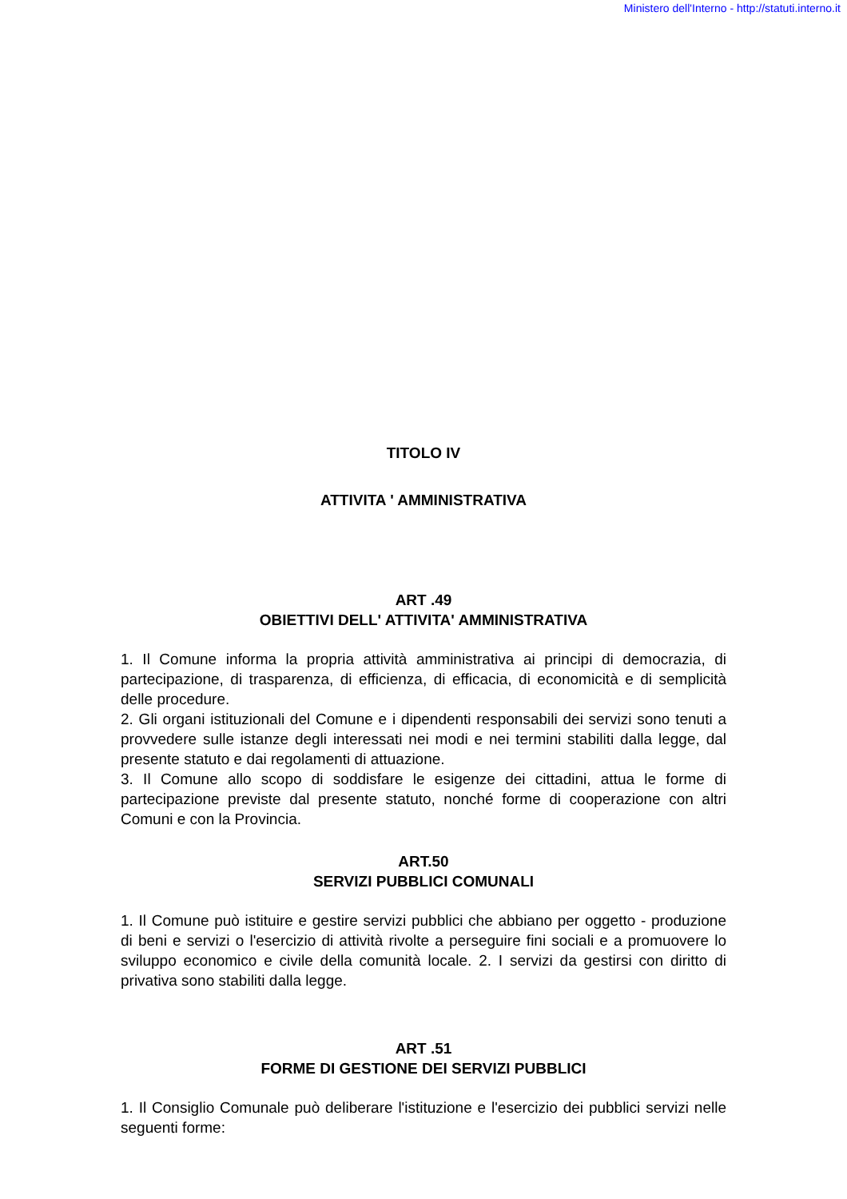Ministero dell'Interno - http://statuti.interno.it
TITOLO IV
ATTIVITA ' AMMINISTRATIVA
ART .49
OBIETTIVI DELL' ATTIVITA' AMMINISTRATIVA
1. Il Comune informa la propria attività amministrativa ai principi di democrazia, di partecipazione, di trasparenza, di efficienza, di efficacia, di economicità e di semplicità delle procedure.
2. Gli organi istituzionali del Comune e i dipendenti responsabili dei servizi sono tenuti a provvedere sulle istanze degli interessati nei modi e nei termini stabiliti dalla legge, dal presente statuto e dai regolamenti di attuazione.
3. Il Comune allo scopo di soddisfare le esigenze dei cittadini, attua le forme di partecipazione previste dal presente statuto, nonché forme di cooperazione con altri Comuni e con la Provincia.
ART.50
SERVIZI PUBBLICI COMUNALI
1. Il Comune può istituire e gestire servizi pubblici che abbiano per oggetto - produzione di beni e servizi o l'esercizio di attività rivolte a perseguire fini sociali e a promuovere lo sviluppo economico e civile della comunità locale. 2. I servizi da gestirsi con diritto di privativa sono stabiliti dalla legge.
ART .51
FORME DI GESTIONE DEI SERVIZI PUBBLICI
1. Il Consiglio Comunale può deliberare l'istituzione e l'esercizio dei pubblici servizi nelle seguenti forme: